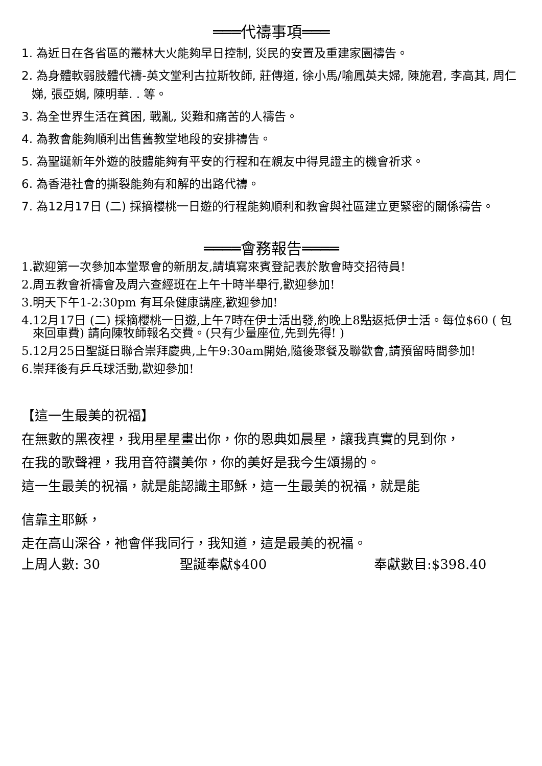═══代禱事項═══
1. 為近日在各省區的叢林大火能夠早日控制, 災民的安置及重建家園禱告。
2. 為身體軟弱肢體代禱-英文堂利古拉斯牧師, 莊傳道, 徐小馬/喻鳳英夫婦, 陳施君, 李高其, 周仁娣, 張亞娟, 陳明華. . 等。
3. 為全世界生活在貧困, 戰亂, 災難和痛苦的人禱告。
4. 為教會能夠順利出售舊教堂地段的安排禱告。
5. 為聖誕新年外遊的肢體能夠有平安的行程和在親友中得見證主的機會祈求。
6. 為香港社會的撕裂能夠有和解的出路代禱。
7. 為12月17日 (二) 採摘櫻桃一日遊的行程能夠順利和教會與社區建立更緊密的關係禱告。
════會務報告════
1.歡迎第一次參加本堂聚會的新朋友,請填寫來賓登記表於散會時交招待員!
2.周五教會祈禱會及周六查經班在上午十時半舉行,歡迎參加!
3.明天下午1-2:30pm 有耳朵健康講座,歡迎參加!
4.12月17日 (二) 採摘櫻桃一日遊,上午7時在伊士活出發,約晚上8點返抵伊士活。每位$60 ( 包來回車費) 請向陳牧師報名交費。(只有少量座位,先到先得! )
5.12月25日聖誕日聯合崇拜慶典,上午9:30am開始,隨後聚餐及聯歡會,請預留時間參加!
6.崇拜後有乒乓球活動,歡迎參加!
【這一生最美的祝福】
在無數的黑夜裡，我用星星畫出你，你的恩典如晨星，讓我真實的見到你，
在我的歌聲裡，我用音符讚美你，你的美好是我今生頌揚的。
這一生最美的祝福，就是能認識主耶穌，這一生最美的祝福，就是能
信靠主耶穌，
走在高山深谷，祂會伴我同行，我知道，這是最美的祝福。
上周人數: 30 聖誕奉獻$400 奉獻數目:$398.40